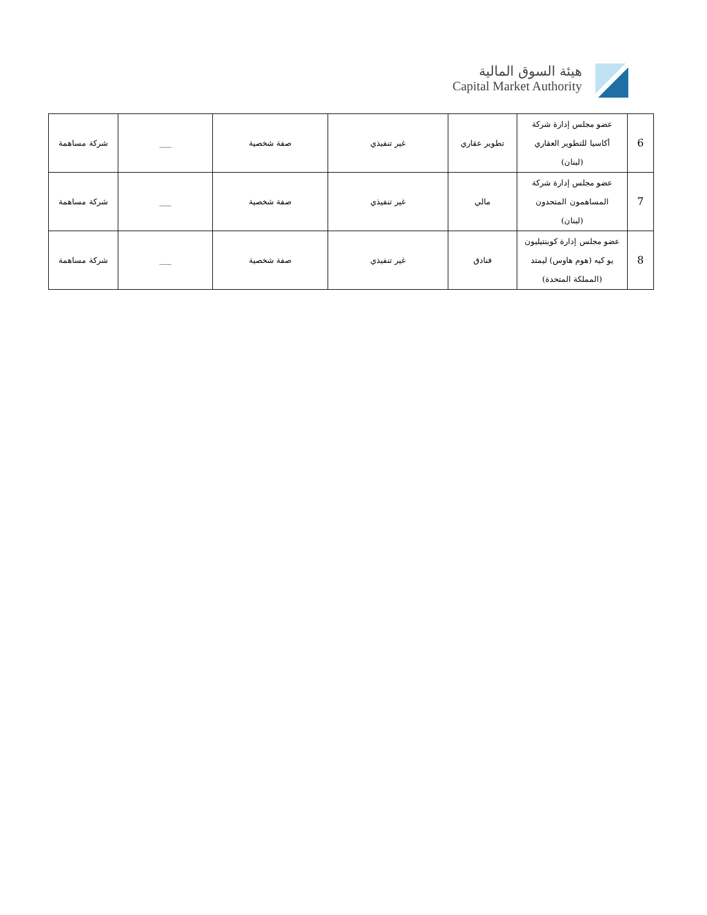هيئة السوق المالية
Capital Market Authority
| 6 | عضو مجلس إدارة شركة أكاسيا للتطوير العقاري (لبنان) | تطوير عقاري | غير تنفيذي | صفة شخصية | ___ | شركة مساهمة |
| 7 | عضو مجلس إدارة شركة المساهمون المتحدون (لبنان) | مالي | غير تنفيذي | صفة شخصية | ___ | شركة مساهمة |
| 8 | عضو مجلس إدارة كوينتيليون يو كيه (هوم هاوس) ليمتد (المملكة المتحدة) | فنادق | غير تنفيذي | صفة شخصية | ___ | شركة مساهمة |